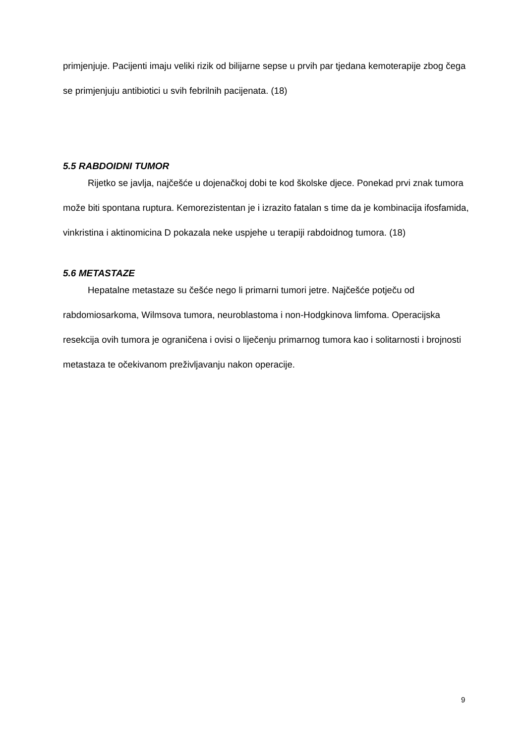primjenjuje. Pacijenti imaju veliki rizik od bilijarne sepse u prvih par tjedana kemoterapije zbog čega se primjenjuju antibiotici u svih febrilnih pacijenata. (18)
5.5 RABDOIDNI TUMOR
Rijetko se javlja, najčešće u dojenačkoj dobi te kod školske djece. Ponekad prvi znak tumora može biti spontana ruptura. Kemorezistentan je i izrazito fatalan s time da je kombinacija ifosfamida, vinkristina i aktinomicina D pokazala neke uspjehe u terapiji rabdoidnog tumora. (18)
5.6 METASTAZE
Hepatalne metastaze su češće nego li primarni tumori jetre. Najčešće potječu od rabdomiosarkoma, Wilmsova tumora, neuroblastoma i non-Hodgkinova limfoma. Operacijska resekcija ovih tumora je ograničena i ovisi o liječenju primarnog tumora kao i solitarnosti i brojnosti metastaza te očekivanom preživljavanju nakon operacije.
9